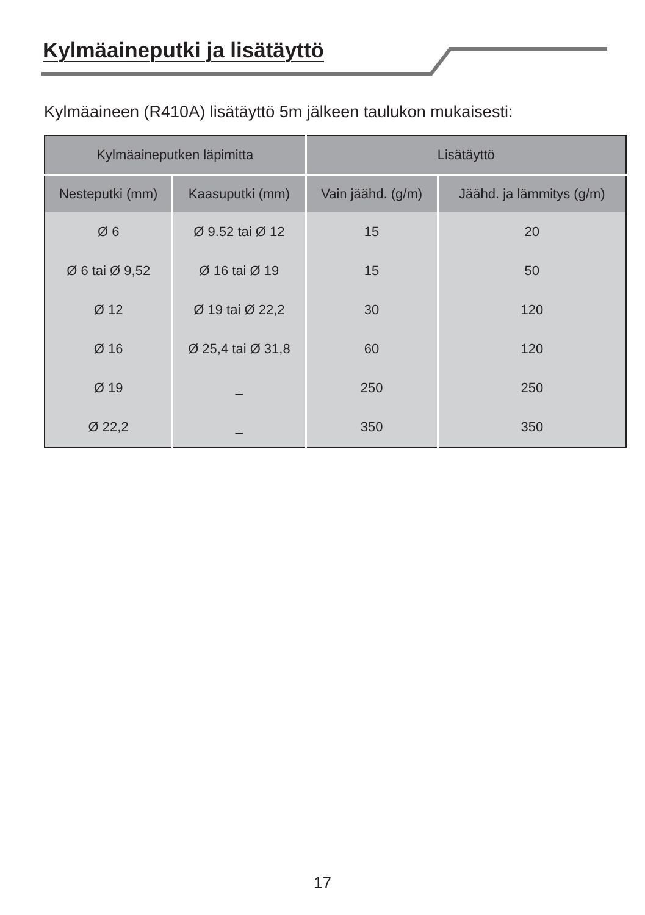Kylmäaineputki ja lisätäyttö
Kylmäaineen (R410A) lisätäyttö 5m jälkeen taulukon mukaisesti:
| Kylmäaineputken läpimitta | | Lisätäyttö | |
| --- | --- | --- | --- |
| Nesteputki (mm) | Kaasuputki (mm) | Vain jäähd. (g/m) | Jäähd. ja lämmitys (g/m) |
| Ø 6 | Ø 9.52 tai Ø 12 | 15 | 20 |
| Ø 6 tai Ø 9,52 | Ø 16 tai Ø 19 | 15 | 50 |
| Ø 12 | Ø 19 tai Ø 22,2 | 30 | 120 |
| Ø 16 | Ø 25,4 tai Ø 31,8 | 60 | 120 |
| Ø 19 | _ | 250 | 250 |
| Ø 22,2 | _ | 350 | 350 |
17